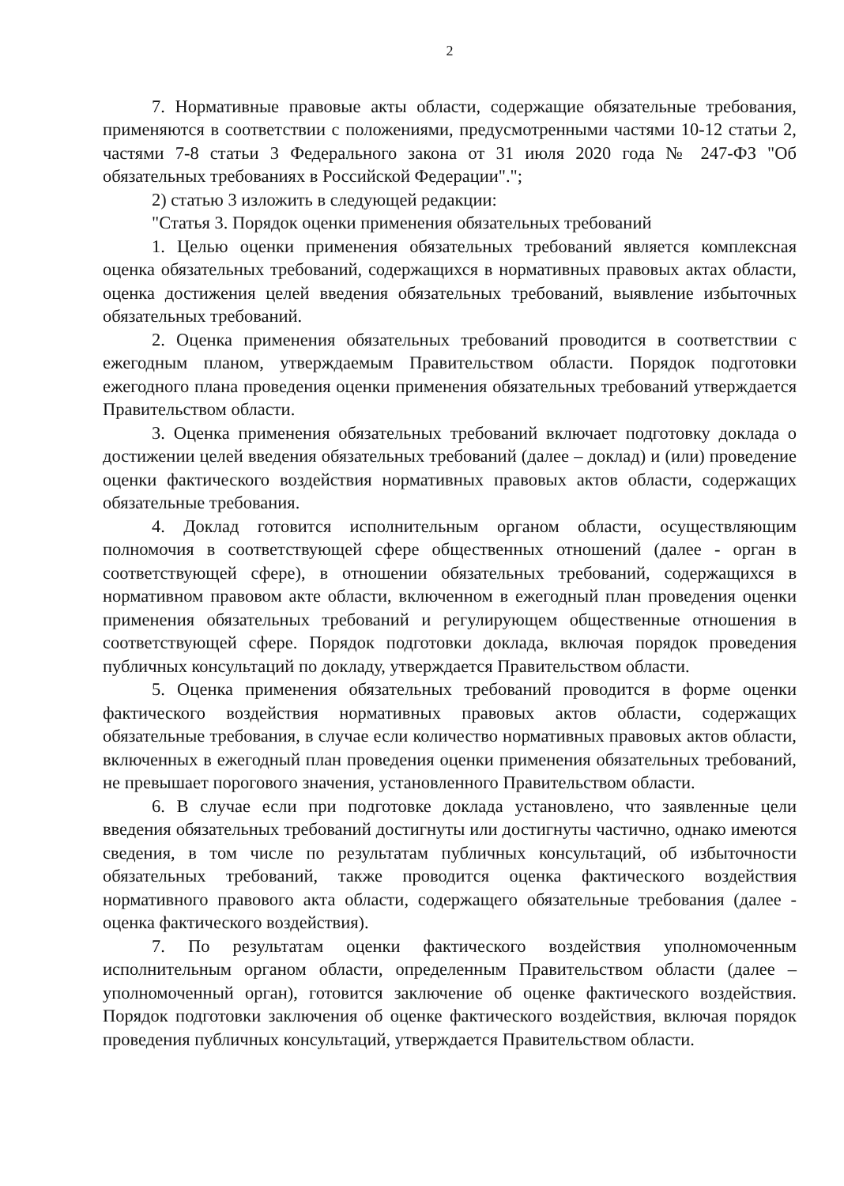2
7. Нормативные правовые акты области, содержащие обязательные требования, применяются в соответствии с положениями, предусмотренными частями 10-12 статьи 2, частями 7-8 статьи 3 Федерального закона от 31 июля 2020 года № 247-ФЗ "Об обязательных требованиях в Российской Федерации".";
2) статью 3 изложить в следующей редакции:
"Статья 3. Порядок оценки применения обязательных требований
1. Целью оценки применения обязательных требований является комплексная оценка обязательных требований, содержащихся в нормативных правовых актах области, оценка достижения целей введения обязательных требований, выявление избыточных обязательных требований.
2. Оценка применения обязательных требований проводится в соответствии с ежегодным планом, утверждаемым Правительством области. Порядок подготовки ежегодного плана проведения оценки применения обязательных требований утверждается Правительством области.
3. Оценка применения обязательных требований включает подготовку доклада о достижении целей введения обязательных требований (далее – доклад) и (или) проведение оценки фактического воздействия нормативных правовых актов области, содержащих обязательные требования.
4. Доклад готовится исполнительным органом области, осуществляющим полномочия в соответствующей сфере общественных отношений (далее - орган в соответствующей сфере), в отношении обязательных требований, содержащихся в нормативном правовом акте области, включенном в ежегодный план проведения оценки применения обязательных требований и регулирующем общественные отношения в соответствующей сфере. Порядок подготовки доклада, включая порядок проведения публичных консультаций по докладу, утверждается Правительством области.
5. Оценка применения обязательных требований проводится в форме оценки фактического воздействия нормативных правовых актов области, содержащих обязательные требования, в случае если количество нормативных правовых актов области, включенных в ежегодный план проведения оценки применения обязательных требований, не превышает порогового значения, установленного Правительством области.
6. В случае если при подготовке доклада установлено, что заявленные цели введения обязательных требований достигнуты или достигнуты частично, однако имеются сведения, в том числе по результатам публичных консультаций, об избыточности обязательных требований, также проводится оценка фактического воздействия нормативного правового акта области, содержащего обязательные требования (далее - оценка фактического воздействия).
7. По результатам оценки фактического воздействия уполномоченным исполнительным органом области, определенным Правительством области (далее – уполномоченный орган), готовится заключение об оценке фактического воздействия. Порядок подготовки заключения об оценке фактического воздействия, включая порядок проведения публичных консультаций, утверждается Правительством области.